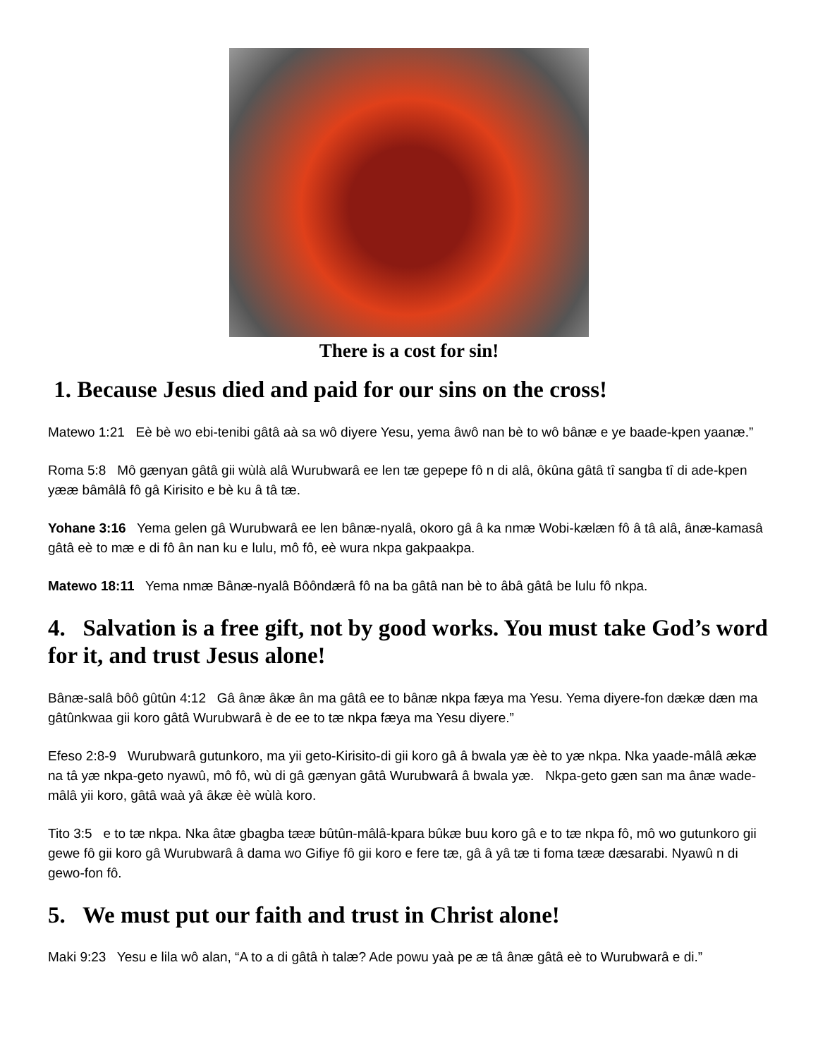There is a cost for sin!
1. Because Jesus died and paid for our sins on the cross!
Matewo 1:21 Eè bè wo ebi-tenibi gâtâ aà sa wô diyere Yesu, yema âwô nan bè to wô bânæ e ye baade-kpen yaanæ.”
Roma 5:8 Mô gænyan gâtâ gii wùlà alâ Wurubwarâ ee len tæ gepepe fô n di alâ, ôkûna gâtâ tî sangba tî di ade-kpen yææ bâmâlâ fô gâ Kirisito e bè ku â tâ tæ.
Yohane 3:16 Yema gelen gâ Wurubwarâ ee len bânæ-nyalâ, okoro gâ â ka nmæ Wobi-kælæn fô â tâ alâ, ânæ-kamasâ gâtâ eè to mæ e di fô ân nan ku e lulu, mô fô, eè wura nkpa gakpaakpa.
Matewo 18:11 Yema nmæ Bânæ-nyalâ Bôôndærâ fô na ba gâtâ nan bè to âbâ gâtâ be lulu fô nkpa.
4. Salvation is a free gift, not by good works. You must take God’s word for it, and trust Jesus alone!
Bânæ-salâ bôô gûtûn 4:12 Gâ ânæ âkæ ân ma gâtâ ee to bânæ nkpa fæya ma Yesu. Yema diyere-fon dækæ dæn ma gâtûnkwaa gii koro gâtâ Wurubwarâ è de ee to tæ nkpa fæya ma Yesu diyere.”
Efeso 2:8-9 Wurubwarâ gutunkoro, ma yii geto-Kirisito-di gii koro gâ â bwala yæ èè to yæ nkpa. Nka yaade-mâlâ ækæ na tâ yæ nkpa-geto nyawû, mô fô, wù di gâ gænyan gâtâ Wurubwarâ â bwala yæ. Nkpa-geto gæn san ma ânæ wade-mâlâ yii koro, gâtâ waà yâ âkæ èè wùlà koro.
Tito 3:5 e to tæ nkpa. Nka âtæ gbagba tææ bûtûn-mâlâ-kpara bûkæ buu koro gâ e to tæ nkpa fô, mô wo gutunkoro gii gewe fô gii koro gâ Wurubwarâ â dama wo Gifiye fô gii koro e fere tæ, gâ â yâ tæ ti foma tææ dæsarabi. Nyawû n di gewo-fon fô.
5. We must put our faith and trust in Christ alone!
Maki 9:23 Yesu e lila wô alan, “A to a di gâtâ ǹ talæ? Ade powu yaà pe æ tâ ânæ gâtâ eè to Wurubwarâ e di.”